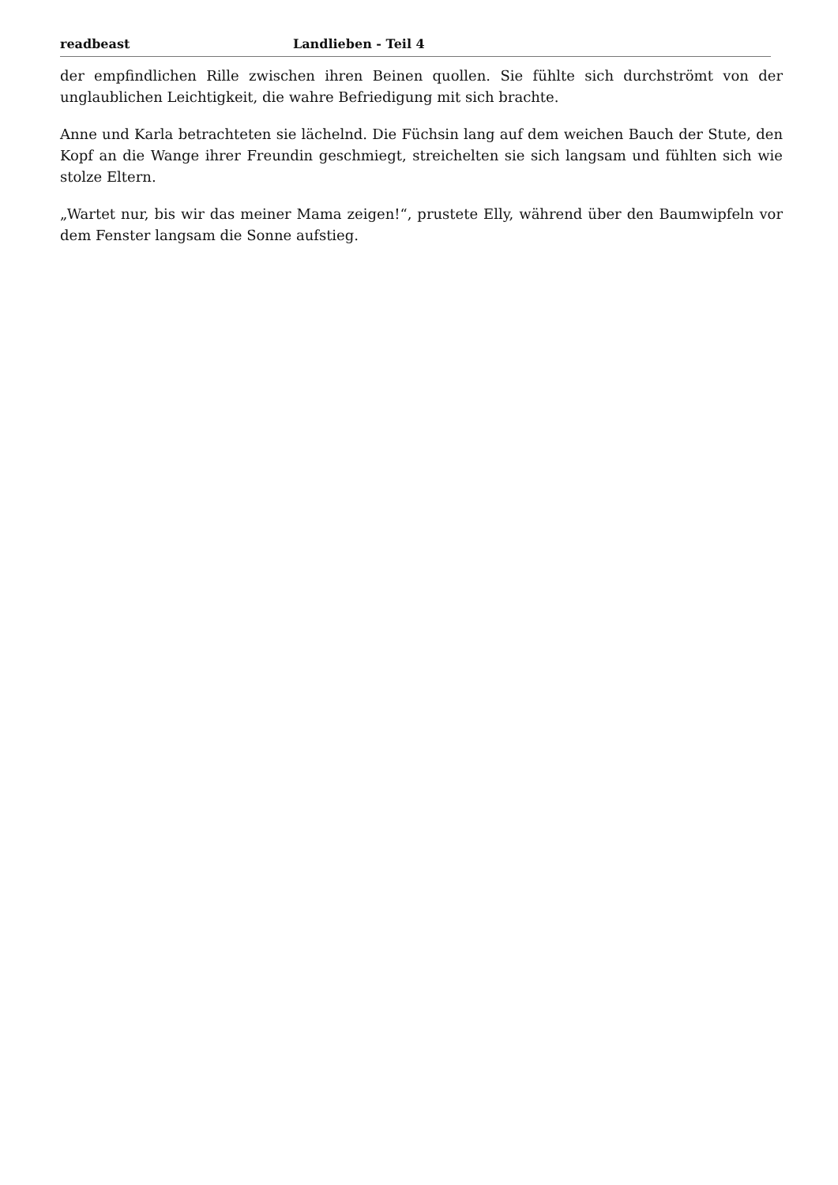readbeast Landlieben - Teil 4
der empfindlichen Rille zwischen ihren Beinen quollen. Sie fühlte sich durchströmt von der unglaublichen Leichtigkeit, die wahre Befriedigung mit sich brachte.
Anne und Karla betrachteten sie lächelnd. Die Füchsin lang auf dem weichen Bauch der Stute, den Kopf an die Wange ihrer Freundin geschmiegt, streichelten sie sich langsam und fühlten sich wie stolze Eltern.
„Wartet nur, bis wir das meiner Mama zeigen!“, prustete Elly, während über den Baumwipfeln vor dem Fenster langsam die Sonne aufstieg.